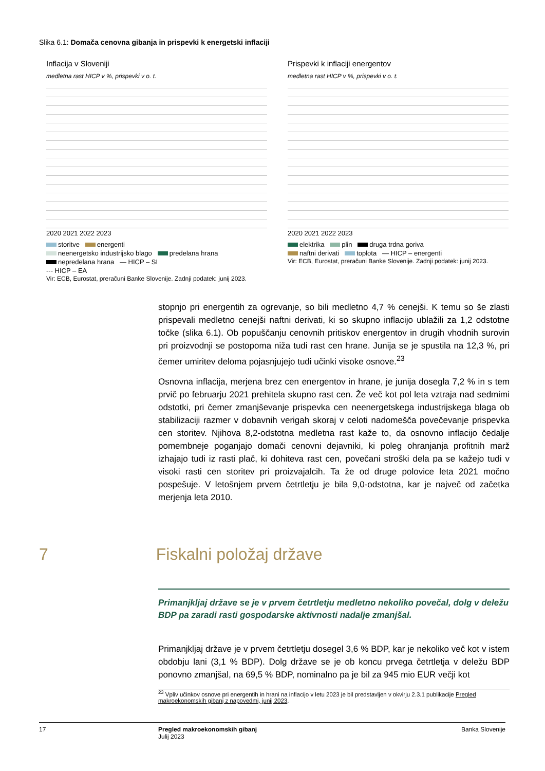Slika 6.1: Domača cenovna gibanja in prispevki k energetski inflaciji
Inflacija v Sloveniji
medletna rast HICP v %, prispevki v o. t.
2020 2021 2022 2023
storitve energenti
neenergetsko industrijsko blago predelana hrana
nepredelana hrana — HICP – SI
--- HICP – EA
Vir: ECB, Eurostat, preračuni Banke Slovenije. Zadnji podatek: junij 2023.
Prispevki k inflaciji energentov
medletna rast HICP v %, prispevki v o. t.
2020 2021 2022 2023
elektrika plin druga trdna goriva
naftni derivati toplota — HICP – energenti
Vir: ECB, Eurostat, preračuni Banke Slovenije. Zadnji podatek: junij 2023.
stopnjo pri energentih za ogrevanje, so bili medletno 4,7 % cenejši. K temu so še zlasti prispevali medletno cenejši naftni derivati, ki so skupno inflacijo ublažili za 1,2 odstotne točke (slika 6.1). Ob popuščanju cenovnih pritiskov energentov in drugih vhodnih surovin pri proizvodnji se postopoma niža tudi rast cen hrane. Junija se je spustila na 12,3 %, pri čemer umiritev deloma pojasnjujejo tudi učinki visoke osnove.<sup>23</sup>
Osnovna inflacija, merjena brez cen energentov in hrane, je junija dosegla 7,2 % in s tem prvič po februarju 2021 prehitela skupno rast cen. Že več kot pol leta vztraja nad sedmimi odstotki, pri čemer zmanjševanje prispevka cen neenergetskega industrijskega blaga ob stabilizaciji razmer v dobavnih verigah skoraj v celoti nadomešča povečevanje prispevka cen storitev. Njihova 8,2-odstotna medletna rast kaže to, da osnovno inflacijo čedalje pomembneje poganjajo domači cenovni dejavniki, ki poleg ohranjanja profitnih marž izhajajo tudi iz rasti plač, ki dohiteva rast cen, povečani stroški dela pa se kažejo tudi v visoki rasti cen storitev pri proizvajalcih. Ta že od druge polovice leta 2021 močno pospešuje. V letošnjem prvem četrtletju je bila 9,0-odstotna, kar je največ od začetka merjenja leta 2010.
7 Fiskalni položaj države
Primanjkljaj države se je v prvem četrtletju medletno nekoliko povečal, dolg v deležu BDP pa zaradi rasti gospodarske aktivnosti nadalje zmanjšal.
Primanjkljaj države je v prvem četrtletju dosegel 3,6 % BDP, kar je nekoliko več kot v istem obdobju lani (3,1 % BDP). Dolg države se je ob koncu prvega četrtletja v deležu BDP ponovno zmanjšal, na 69,5 % BDP, nominalno pa je bil za 945 mio EUR večji kot
<sup>23</sup> Vpliv učinkov osnove pri energentih in hrani na inflacijo v letu 2023 je bil predstavljen v okvirju 2.3.1 publikacije Pregled makroekonomskih gibanj z napovedmi, junij 2023.
17 Pregled makroekonomskih gibanj
Julij 2023
Banka Slovenije